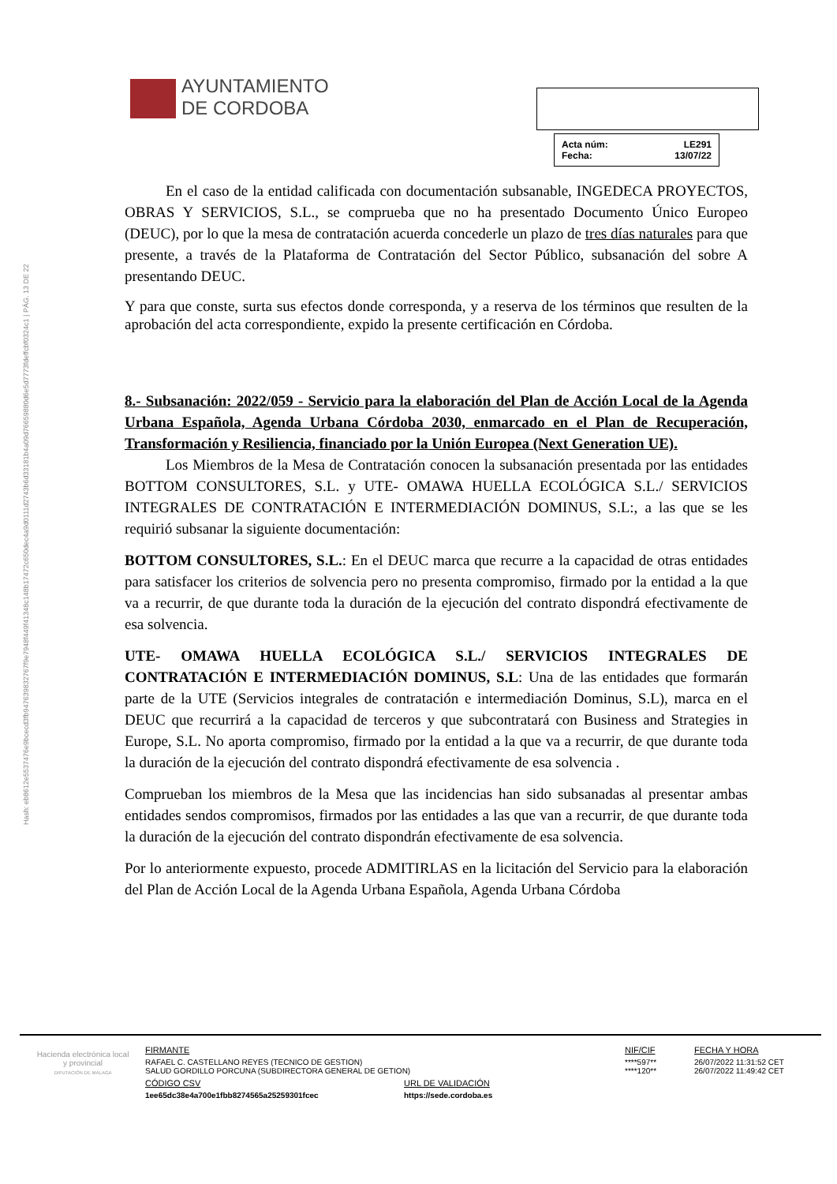Hash: eb8612e5537476e9bcecd3fb947639832767f9e7948f449f41348c148b17472c650dec4a9d0111d2743b6d33181b4a09d76659880d6e5d7773fdeffcbf0324c1 | PÁG. 13 DE 22
AYUNTAMIENTO
DE CORDOBA
| Acta núm: | LE291 |
| Fecha: | 13/07/22 |
En el caso de la entidad calificada con documentación subsanable, INGEDECA PROYECTOS, OBRAS Y SERVICIOS, S.L., se comprueba que no ha presentado Documento Único Europeo (DEUC), por lo que la mesa de contratación acuerda concederle un plazo de tres días naturales para que presente, a través de la Plataforma de Contratación del Sector Público, subsanación del sobre A presentando DEUC.
Y para que conste, surta sus efectos donde corresponda, y a reserva de los términos que resulten de la aprobación del acta correspondiente, expido la presente certificación en Córdoba.
8.- Subsanación: 2022/059 - Servicio para la elaboración del Plan de Acción Local de la Agenda Urbana Española, Agenda Urbana Córdoba 2030, enmarcado en el Plan de Recuperación, Transformación y Resiliencia, financiado por la Unión Europea (Next Generation UE).
Los Miembros de la Mesa de Contratación conocen la subsanación presentada por las entidades BOTTOM CONSULTORES, S.L. y UTE- OMAWA HUELLA ECOLÓGICA S.L./ SERVICIOS INTEGRALES DE CONTRATACIÓN E INTERMEDIACIÓN DOMINUS, S.L:, a las que se les requirió subsanar la siguiente documentación:
BOTTOM CONSULTORES, S.L.: En el DEUC marca que recurre a la capacidad de otras entidades para satisfacer los criterios de solvencia pero no presenta compromiso, firmado por la entidad a la que va a recurrir, de que durante toda la duración de la ejecución del contrato dispondrá efectivamente de esa solvencia.
UTE- OMAWA HUELLA ECOLÓGICA S.L./ SERVICIOS INTEGRALES DE CONTRATACIÓN E INTERMEDIACIÓN DOMINUS, S.L: Una de las entidades que formarán parte de la UTE (Servicios integrales de contratación e intermediación Dominus, S.L), marca en el DEUC que recurrirá a la capacidad de terceros y que subcontratará con Business and Strategies in Europe, S.L. No aporta compromiso, firmado por la entidad a la que va a recurrir, de que durante toda la duración de la ejecución del contrato dispondrá efectivamente de esa solvencia .
Comprueban los miembros de la Mesa que las incidencias han sido subsanadas al presentar ambas entidades sendos compromisos, firmados por las entidades a las que van a recurrir, de que durante toda la duración de la ejecución del contrato dispondrán efectivamente de esa solvencia.
Por lo anteriormente expuesto, procede ADMITIRLAS en la licitación del Servicio para la elaboración del Plan de Acción Local de la Agenda Urbana Española, Agenda Urbana Córdoba
Hacienda electrónica local y provincial
DIPUTACIÓN DE MÁLAGA
| FIRMANTE | | NIF/CIF | FECHA Y HORA |
| RAFAEL C. CASTELLANO REYES (TECNICO DE GESTION) SALUD GORDILLO PORCUNA (SUBDIRECTORA GENERAL DE GETION) | | ****597** ****120** | 26/07/2022 11:31:52 CET 26/07/2022 11:49:42 CET |
| CÓDIGO CSV | URL DE VALIDACIÓN | | |
| 1ee65dc38e4a700e1fbb8274565a25259301fcec | https://sede.cordoba.es | | |